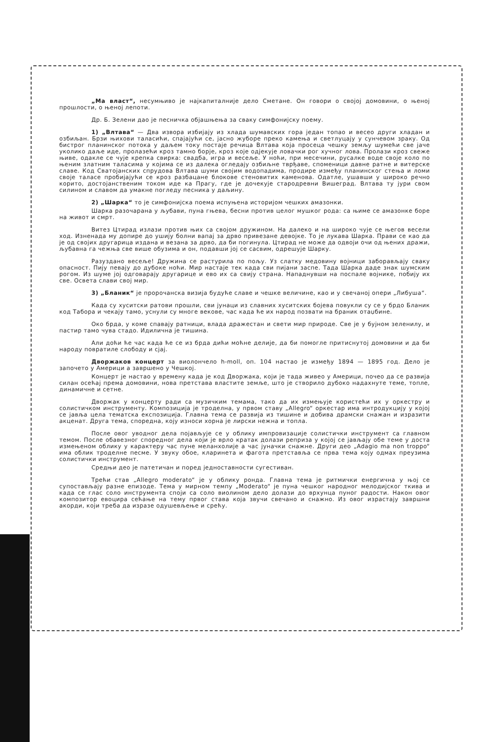„Ма власт“, несумњиво је најкапиталније дело Сметане. Он говори о својој домовини, о њеној прошлости, о њеној лепоти.
Др. Б. Зелени дао је песничка објашњења за сваку симфонијску поему.
1) „Влтава“ — Два извора избијају из хлада шумавских гора један топао и весео други хладан и озбиљан. Брзи њихови таласићи, спајајући се, јасно жуборе преко камења и светлуцају у сунчевом зраку. Од бистрог планинског потока у даљем току постаје речица Влтава која просеца чешку земљу шумећи све јаче уколико даље иде, пролазећи кроз тамно борје, кроз које одјекује ловачки рог хучног лова. Пролази кроз свеже њиве, одакле се чује крепка свирка: свадба, игра и весеље. У ноћи, при месечини, русалке воде своје коло по њеним златним таласима у којима се из далека огледају озбиљне тврђаве, споменици давне ратне и витерске славе. Код Сватојанских спрудова Влтава шуми својим водопадима, продире између планинског стења и ломи своје таласе пробијајући се кроз разбацане блокове стеновитих каменова. Одатле, ушавши у широко речно корито, достојанственим током иде ка Прагу, где је дочекује стародревни Вишеград. Влтава ту јури свом силином и славом да умакне погледу песника у даљину.
2) „Шарка“ то је симфонијска поема испуњена историјом чешких амазонки.
Шарка разочарана у љубави, пуна гњева, бесни против целог мушког рода: са њиме се амазонке боре на живот и смрт.
Витез Цтирад излази против њих са својом дружином. На далеко и на широко чује се његов весели ход. Изненада му допире до ушију болни вапај за дрво привезане девојке. То је лукава Шарка. Прави се као да је од својих другарица издана и везана за дрво, да би погинула. Цтирад не може да одвоји очи од њених дражи, љубавна га чежња све више обузима и он, подавши јој се сасвим, одрешује Шарку.
Разуздано весеље! Дружина се растурила по пољу. Уз слатку медовину војници заборављају сваку опасност. Пију певају до дубоке ноћи. Мир настаје тек када сви пијани заспе. Тада Шарка даде знак шумским рогом. Из шуме јој одговарају другарице и ево их са свију страна. Нападнувши на поспале војнике, побију их све. Освета слави свој мир.
3) „Бланик“ је пророчанска визија будуће славе и чешке величине, као и у свечаној опери „Либуша“.
Када су хуситски ратови прошли, сви јунаци из славних хуситских бојева повукли су се у брдо Бланик код Табора и чекају тамо, уснули су многе векове, час када ће их народ позвати на браник отаџбине.
Око брда, у коме спавају ратници, влада дражестан и свети мир природе. Све је у бујном зеленилу, и пастир тамо чува стадо. Идилична је тишина.
Али доћи ће час када ће се из брда дићи моћне делије, да би помогле притиснутој домовини и да би народу повратиле слободу и сјај.
Дворжаков концерт за виолончело h-moll, оп. 104 настао је између 1894 — 1895 год. Дело је започето у Америци а завршено у Чешкој.
Концерт је настао у времену када је код Дворжака, који је тада живео у Америци, почео да се развија силан осећај према домовини, нова претстава властите земље, што је створило дубоко надахнуте теме, топле, динамичне и сетне.
Дворжак у концерту ради са музичким темама, тако да их измењује користећи их у оркестру и солистичком инструменту. Композиција је троделна, у првом ставу „Allegro“ оркестар има интродукцију у којој се јавља цела тематска експозиција. Главна тема се развија из тишине и добива драмски снажан и изразити акценат. Друга тема, споредна, коју износи хорна је лирски нежна и топла.
После овог уводног дела појављује се у облику импровизације солистички инструмент са главном темом. После обавезног споредног дела који је врло кратак долази реприза у којој се јављају обе теме у доста измењеном облику у карактеру час пуне меланхолије а час јуначки снажне. Други део „Adagio ma non troppo“ има облик троделне песме. У звуку обое, кларинета и фагота претставља се прва тема коју одмах преузима солистички инструмент.
Средњи део је патетичан и поред једноставности сугестиван.
Трећи став „Allegro moderato“ је у облику ронда. Главна тема је ритмички енергична у њој се супостављају разне епизоде. Тема у мирном темпу „Moderato“ је пуна чешког народног мелодијског ткива и када се глас соло инструмента споји са соло виолином дело долази до врхунца пуног радости. Након овог композитор евоцира сећање на тему првог става која звучи свечано и снажно. Из овог израстају завршни акорди, који треба да изразе одушевљење и срећу.